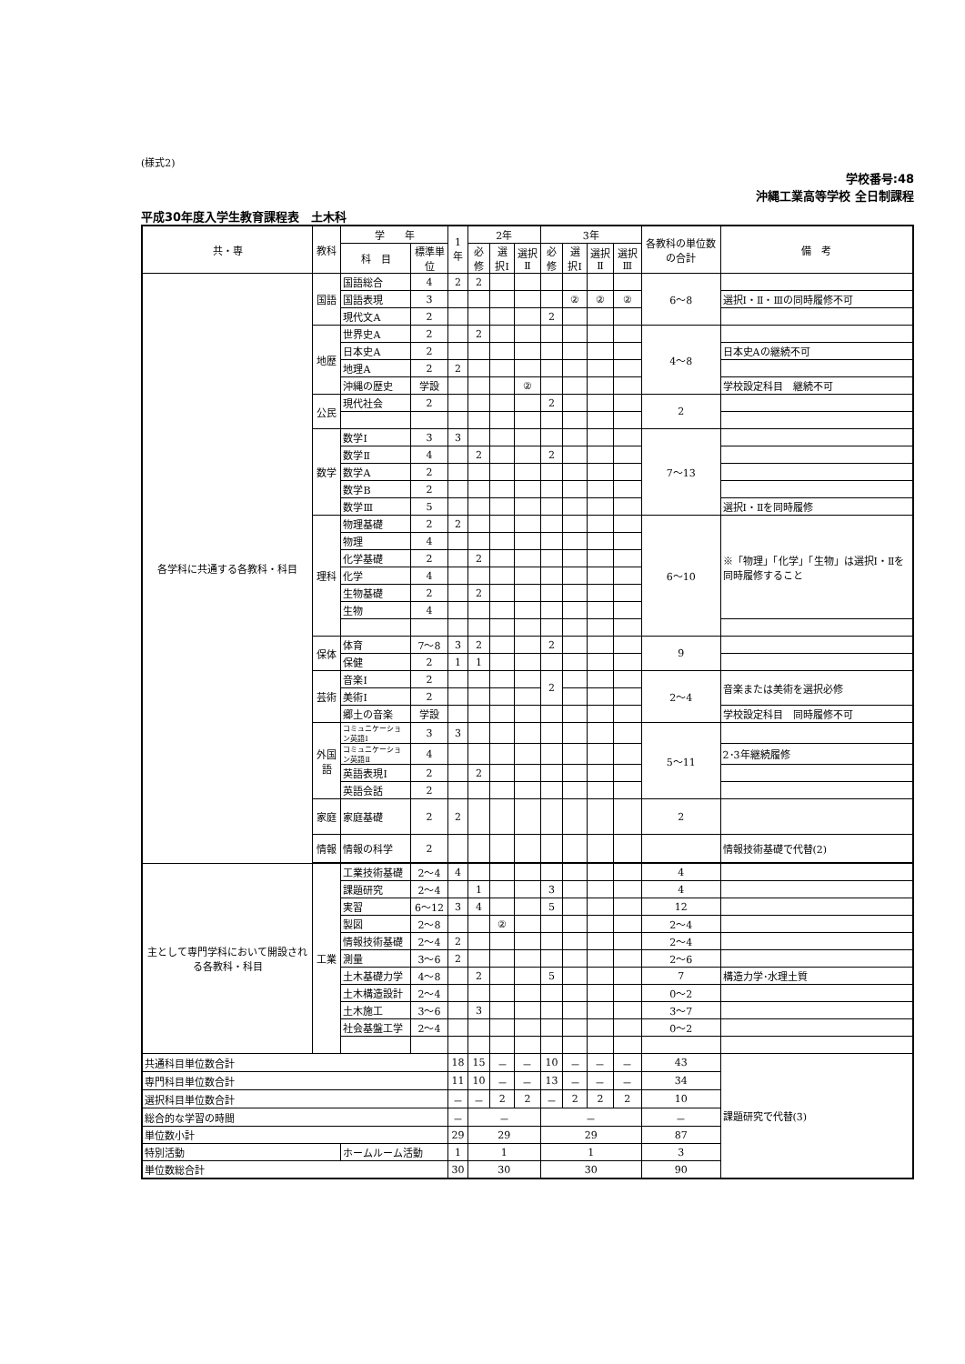(様式2)
学校番号:48
沖縄工業高等学校 全日制課程
平成30年度入学生教育課程表　土木科
| 共・専 | 教科 | 学 年 | | 1年 | 2年 | | | 3年 | | | | 各教科の単位数の合計 | 備 考 |
| --- | --- | --- | --- | --- | --- | --- | --- | --- | --- | --- | --- | --- | --- |
| | | 科 目 | 標準単位 | | 必修 | 選択Ⅰ | 選択Ⅱ | 必修 | 選択Ⅰ | 選択Ⅱ | 選択Ⅲ | | |
| 各学科に共通する各教科・科目 | 国語 | 国語総合 | 4 | 2 | 2 | | | | | | | 6〜8 | |
| | | 国語表現 | 3 | | | | | | ② | ② | ② | | 選択Ⅰ・Ⅱ・Ⅲの同時履修不可 |
| | | 現代文A | 2 | | | | | 2 | | | | | |
| | 地歴 | 世界史A | 2 | | 2 | | | | | | | 4〜8 | |
| | | 日本史A | 2 | | | | | | | | | | 日本史Aの継続不可 |
| | | 地理A | 2 | 2 | | | | | | | | | |
| | | 沖縄の歴史 | 学設 | | | | ② | | | | | | 学校設定科目 継続不可 |
| | 公民 | 現代社会 | 2 | | | | | 2 | | | | 2 | |
| | 数学 | 数学Ⅰ | 3 | 3 | | | | | | | | 7〜13 | |
| | | 数学Ⅱ | 4 | | 2 | | | 2 | | | | | |
| | | 数学A | 2 | | | | | | | | | | |
| | | 数学B | 2 | | | | | | | | | | |
| | | 数学Ⅲ | 5 | | | | | | | | | | 選択Ⅰ・Ⅱを同時履修 |
| | 理科 | 物理基礎 | 2 | 2 | | | | | | | | 6〜10 | ※「物理」「化学」「生物」は選択Ⅰ・Ⅱを同時履修すること |
| | | 物理 | 4 | | | | | | | | | | |
| | | 化学基礎 | 2 | | 2 | | | | | | | | |
| | | 化学 | 4 | | | | | | | | | | |
| | | 生物基礎 | 2 | | 2 | | | | | | | | |
| | | 生物 | 4 | | | | | | | | | | |
| | 保体 | 体育 | 7〜8 | 3 | 2 | | | 2 | | | | 9 | |
| | | 保健 | 2 | 1 | 1 | | | | | | | | |
| | 芸術 | 音楽Ⅰ | 2 | | | | | 2 | | | | 2〜4 | 音楽または美術を選択必修 |
| | | 美術Ⅰ | 2 | | | | | | | | | | |
| | | 郷土の音楽 | 学設 | | | | | | | | | | 学校設定科目 同時履修不可 |
| | 外国語 | コミュニケーション英語Ⅰ | 3 | 3 | | | | | | | | 5〜11 | |
| | | コミュニケーション英語Ⅱ | 4 | | | | | | | | | | 2･3年継続履修 |
| | | 英語表現Ⅰ | 2 | | 2 | | | | | | | | |
| | | 英語会話 | 2 | | | | | | | | | | |
| | 家庭 | 家庭基礎 | 2 | 2 | | | | | | | | 2 | |
| | 情報 | 情報の科学 | 2 | | | | | | | | | | 情報技術基礎で代替(2) |
| 主として専門学科において開設される各教科・科目 | 工業 | 工業技術基礎 | 2〜4 | 4 | | | | | | | | 4 | |
| | | 課題研究 | 2〜4 | | 1 | | | 3 | | | | 4 | |
| | | 実習 | 6〜12 | 3 | 4 | | | 5 | | | | 12 | |
| | | 製図 | 2〜8 | | | ② | | | | | | 2〜4 | |
| | | 情報技術基礎 | 2〜4 | 2 | | | | | | | | 2〜4 | |
| | | 測量 | 3〜6 | 2 | | | | | | | | 2〜6 | |
| | | 土木基礎力学 | 4〜8 | | 2 | | | 5 | | | | 7 | 構造力学･水理土質 |
| | | 土木構造設計 | 2〜4 | | | | | | | | | 0〜2 | |
| | | 土木施工 | 3〜6 | | 3 | | | | | | | 3〜7 | |
| | | 社会基盤工学 | 2〜4 | | | | | | | | | 0〜2 | |
| 共通科目単位数合計 | | | | 18 | 15 | － | － | 10 | － | － | － | 43 | 課題研究で代替(3) |
| 専門科目単位数合計 | | | | 11 | 10 | － | － | 13 | － | － | － | 34 | |
| 選択科目単位数合計 | | | | － | － | 2 | 2 | － | 2 | 2 | 2 | 10 | |
| 総合的な学習の時間 | | | | － | － | | | － | | | | － | |
| 単位数小計 | | | | 29 | 29 | | | 29 | | | | 87 | |
| 特別活動 | | ホームルーム活動 | | 1 | 1 | | | 1 | | | | 3 | |
| 単位数総合計 | | | | 30 | 30 | | | 30 | | | | 90 | |